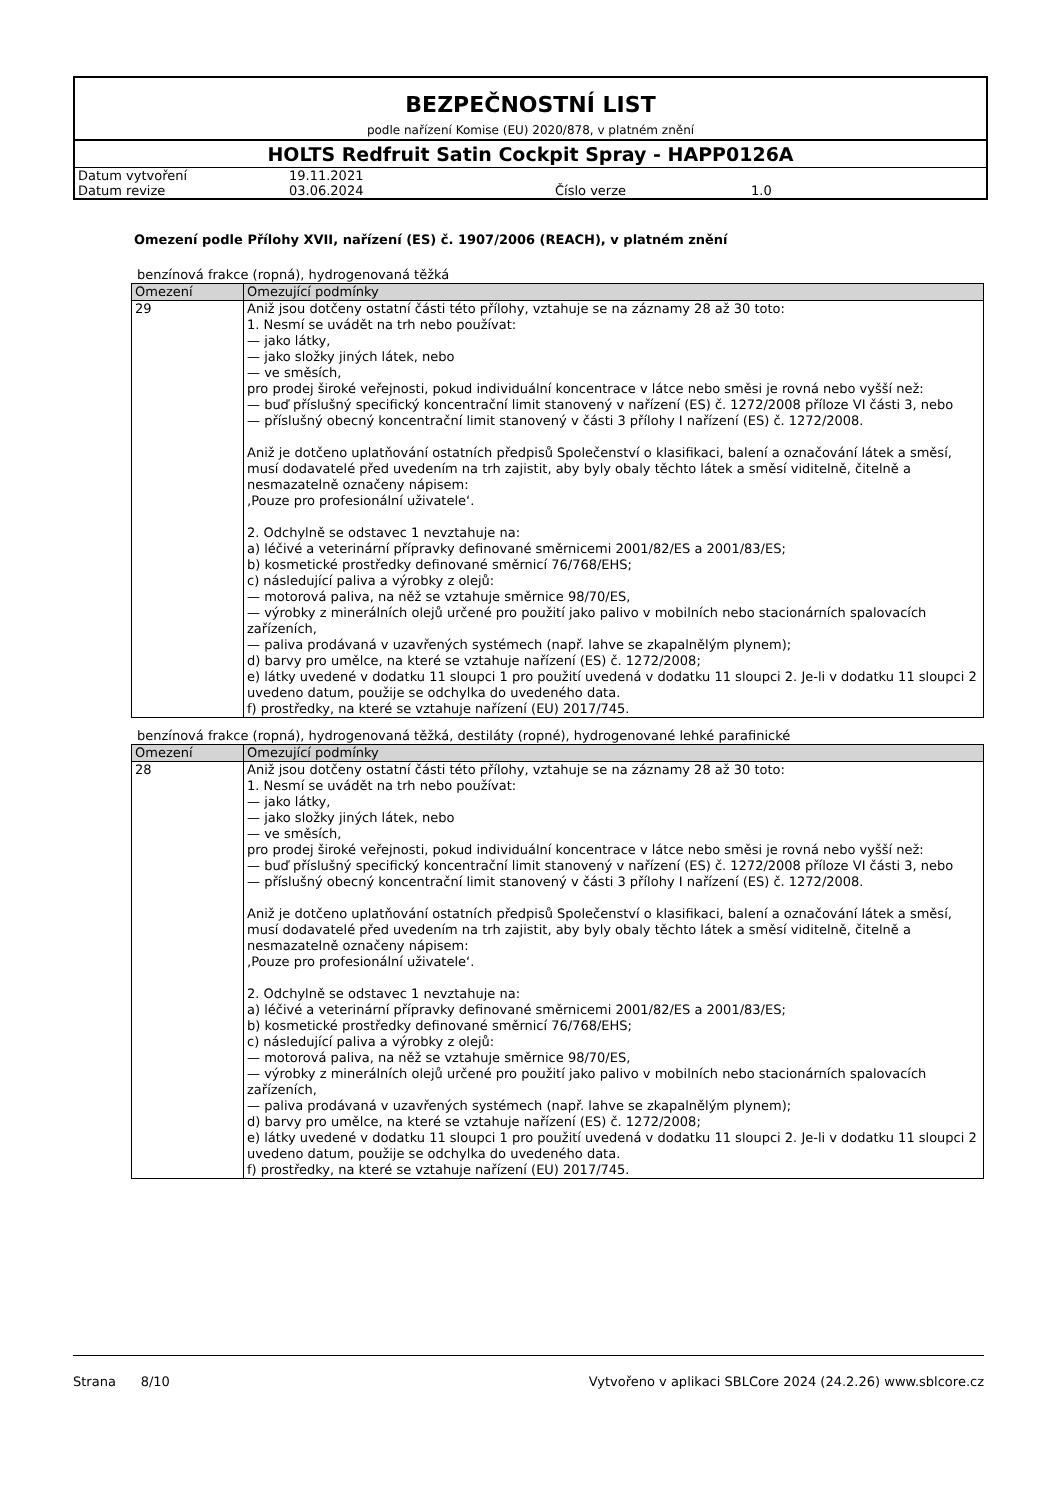BEZPEČNOSTNÍ LIST
podle nařízení Komise (EU) 2020/878, v platném znění
HOLTS Redfruit Satin Cockpit Spray - HAPP0126A
| Datum vytvoření | 19.11.2021 | | |
| Datum revize | 03.06.2024 | Číslo verze | 1.0 |
Omezení podle Přílohy XVII, nařízení (ES) č. 1907/2006 (REACH), v platném znění
benzínová frakce (ropná), hydrogenovaná těžká
| Omezení | Omezující podmínky |
| --- | --- |
| 29 | Aniž jsou dotčeny ostatní části této přílohy, vztahuje se na záznamy 28 až 30 toto: 1. Nesmí se uvádět na trh nebo používat: — jako látky, — jako složky jiných látek, nebo — ve směsích, pro prodej široké veřejnosti, pokud individuální koncentrace v látce nebo směsi je rovná nebo vyšší než: — buď příslušný specifický koncentrační limit stanovený v nařízení (ES) č. 1272/2008 příloze VI části 3, nebo — příslušný obecný koncentrační limit stanovený v části 3 přílohy I nařízení (ES) č. 1272/2008. Aniž je dotčeno uplatňování ostatních předpisů Společenství o klasifikaci, balení a označování látek a směsí, musí dodavatelé před uvedením na trh zajistit, aby byly obaly těchto látek a směsí viditelně, čitelně a nesmazatelně označeny nápisem: ‚Pouze pro profesionální uživatele‘. 2. Odchylně se odstavec 1 nevztahuje na: a) léčivé a veterinární přípravky definované směrnicemi 2001/82/ES a 2001/83/ES; b) kosmetické prostředky definované směrnicí 76/768/EHS; c) následující paliva a výrobky z olejů: — motorová paliva, na něž se vztahuje směrnice 98/70/ES, — výrobky z minerálních olejů určené pro použití jako palivo v mobilních nebo stacionárních spalovacích zařízeních, — paliva prodávaná v uzavřených systémech (např. lahve se zkapalnělým plynem); d) barvy pro umělce, na které se vztahuje nařízení (ES) č. 1272/2008; e) látky uvedené v dodatku 11 sloupci 1 pro použití uvedená v dodatku 11 sloupci 2. Je-li v dodatku 11 sloupci 2 uvedeno datum, použije se odchylka do uvedeného data. f) prostředky, na které se vztahuje nařízení (EU) 2017/745. |
benzínová frakce (ropná), hydrogenovaná těžká, destiláty (ropné), hydrogenované lehké parafinické
| Omezení | Omezující podmínky |
| --- | --- |
| 28 | Aniž jsou dotčeny ostatní části této přílohy, vztahuje se na záznamy 28 až 30 toto: 1. Nesmí se uvádět na trh nebo používat: — jako látky, — jako složky jiných látek, nebo — ve směsích, pro prodej široké veřejnosti, pokud individuální koncentrace v látce nebo směsi je rovná nebo vyšší než: — buď příslušný specifický koncentrační limit stanovený v nařízení (ES) č. 1272/2008 příloze VI části 3, nebo — příslušný obecný koncentrační limit stanovený v části 3 přílohy I nařízení (ES) č. 1272/2008. Aniž je dotčeno uplatňování ostatních předpisů Společenství o klasifikaci, balení a označování látek a směsí, musí dodavatelé před uvedením na trh zajistit, aby byly obaly těchto látek a směsí viditelně, čitelně a nesmazatelně označeny nápisem: ‚Pouze pro profesionální uživatele‘. 2. Odchylně se odstavec 1 nevztahuje na: a) léčivé a veterinární přípravky definované směrnicemi 2001/82/ES a 2001/83/ES; b) kosmetické prostředky definované směrnicí 76/768/EHS; c) následující paliva a výrobky z olejů: — motorová paliva, na něž se vztahuje směrnice 98/70/ES, — výrobky z minerálních olejů určené pro použití jako palivo v mobilních nebo stacionárních spalovacích zařízeních, — paliva prodávaná v uzavřených systémech (např. lahve se zkapalnělým plynem); d) barvy pro umělce, na které se vztahuje nařízení (ES) č. 1272/2008; e) látky uvedené v dodatku 11 sloupci 1 pro použití uvedená v dodatku 11 sloupci 2. Je-li v dodatku 11 sloupci 2 uvedeno datum, použije se odchylka do uvedeného data. f) prostředky, na které se vztahuje nařízení (EU) 2017/745. |
Strana 8/10 Vytvořeno v aplikaci SBLCore 2024 (24.2.26) www.sblcore.cz